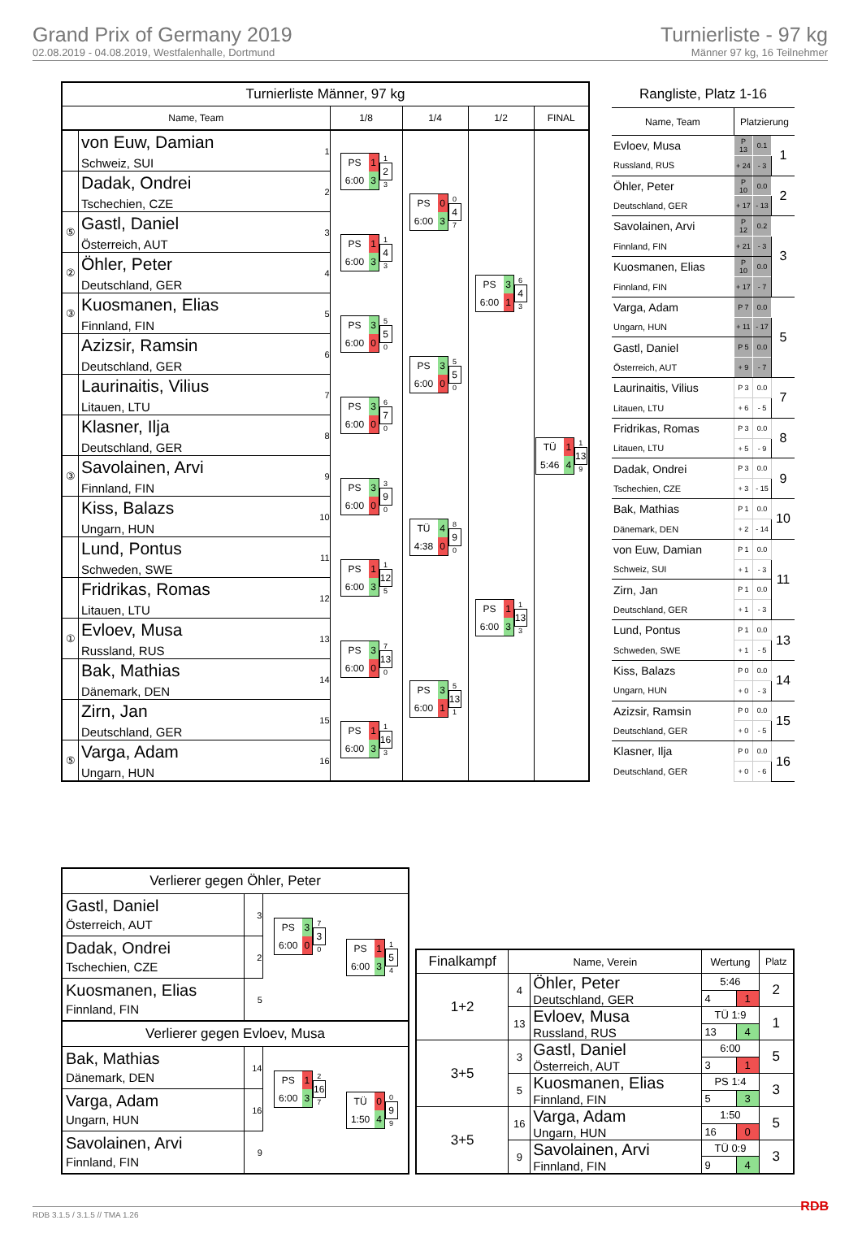Grand Prix of Germany 2019
02.08.2019 - 04.08.2019, Westfalenhalle, Dortmund
Turnierliste - 97 kg
Männer 97 kg, 16 Teilnehmer
| Turnierliste Männer, 97 kg | | | | | | |
| --- | --- | --- | --- | --- | --- | --- |
| Name, Team | | | 1/8 | 1/4 | 1/2 | FINAL |
| | von Euw, Damian Schweiz, SUI | 1 | PS 1 6:00 3 1 2 3 | PS 0 6:00 3 0 4 7 | PS 3 6:00 1 6 4 3 | TÜ 1 5:46 4 1 13 9 |
| | Dadak, Ondrei Tschechien, CZE | 2 | | | | |
| ⑤ | Gastl, Daniel Österreich, AUT | 3 | PS 1 6:00 3 1 4 3 | | | |
| ② | Öhler, Peter Deutschland, GER | 4 | | | | |
| ③ | Kuosmanen, Elias Finnland, FIN | 5 | PS 3 6:00 0 5 5 0 | PS 3 6:00 0 5 5 0 | | |
| | Azizsir, Ramsin Deutschland, GER | 6 | | | | |
| | Laurinaitis, Vilius Litauen, LTU | 7 | PS 3 6:00 0 6 7 0 | | | |
| | Klasner, Ilja Deutschland, GER | 8 | | | | |
| ③ | Savolainen, Arvi Finnland, FIN | 9 | PS 3 6:00 0 3 9 0 | TÜ 4 4:38 0 8 9 0 | PS 1 6:00 3 1 13 3 | |
| | Kiss, Balazs Ungarn, HUN | 10 | | | | |
| | Lund, Pontus Schweden, SWE | 11 | PS 1 6:00 3 1 12 5 | | | |
| | Fridrikas, Romas Litauen, LTU | 12 | | | | |
| ① | Evloev, Musa Russland, RUS | 13 | PS 3 6:00 0 7 13 0 | PS 3 6:00 1 5 13 1 | | |
| | Bak, Mathias Dänemark, DEN | 14 | | | | |
| | Zirn, Jan Deutschland, GER | 15 | PS 1 6:00 3 1 16 3 | | | |
| ⑤ | Varga, Adam Ungarn, HUN | 16 | | | | |
| Rangliste, Platz 1-16 | | | |
| --- | --- | --- | --- |
| Name, Team | Platzierung | | |
| Evloev, Musa | P 13 | 0.1 | 1 |
| Russland, RUS | + 24 | - 3 | |
| Öhler, Peter | P 10 | 0.0 | 2 |
| Deutschland, GER | + 17 | - 13 | |
| Savolainen, Arvi | P 12 | 0.2 | 3 |
| Finnland, FIN | + 21 | - 3 | |
| Kuosmanen, Elias | P 10 | 0.0 | |
| Finnland, FIN | + 17 | - 7 | |
| Varga, Adam | P 7 | 0.0 | 5 |
| Ungarn, HUN | + 11 | - 17 | |
| Gastl, Daniel | P 5 | 0.0 | |
| Österreich, AUT | + 9 | - 7 | |
| Laurinaitis, Vilius | P 3 | 0.0 | 7 |
| Litauen, LTU | + 6 | - 5 | |
| Fridrikas, Romas | P 3 | 0.0 | 8 |
| Litauen, LTU | + 5 | - 9 | |
| Dadak, Ondrei | P 3 | 0.0 | 9 |
| Tschechien, CZE | + 3 | - 15 | |
| Bak, Mathias | P 1 | 0.0 | 10 |
| Dänemark, DEN | + 2 | - 14 | |
| von Euw, Damian | P 1 | 0.0 | 11 |
| Schweiz, SUI | + 1 | - 3 | |
| Zirn, Jan | P 1 | 0.0 | |
| Deutschland, GER | + 1 | - 3 | |
| Lund, Pontus | P 1 | 0.0 | 13 |
| Schweden, SWE | + 1 | - 5 | |
| Kiss, Balazs | P 0 | 0.0 | 14 |
| Ungarn, HUN | + 0 | - 3 | |
| Azizsir, Ramsin | P 0 | 0.0 | 15 |
| Deutschland, GER | + 0 | - 5 | |
| Klasner, Ilja | P 0 | 0.0 | 16 |
| Deutschland, GER | + 0 | - 6 | |
| Verlierer gegen Öhler, Peter | | | |
| --- | --- | --- | --- |
| Gastl, Daniel Österreich, AUT | 3 | PS 3 6:00 0 7 3 0 | PS 1 6:00 3 1 5 4 |
| Dadak, Ondrei Tschechien, CZE | 2 | | |
| Kuosmanen, Elias Finnland, FIN | 5 | | |
| Verlierer gegen Evloev, Musa | | | |
| Bak, Mathias Dänemark, DEN | 14 | PS 1 6:00 3 2 16 7 | TÜ 0 1:50 4 0 9 9 |
| Varga, Adam Ungarn, HUN | 16 | | |
| Savolainen, Arvi Finnland, FIN | 9 | | |
| Finalkampf | Name, Verein | | Wertung | | Platz |
| --- | --- | --- | --- | --- | --- |
| 1+2 | 4 | Öhler, Peter Deutschland, GER | 5:46 | | 2 |
| | | | 4 | 1 | |
| | 13 | Evloev, Musa Russland, RUS | TÜ 1:9 | | 1 |
| | | | 13 | 4 | |
| 3+5 | 3 | Gastl, Daniel Österreich, AUT | 6:00 | | 5 |
| | | | 3 | 1 | |
| | 5 | Kuosmanen, Elias Finnland, FIN | PS 1:4 | | 3 |
| | | | 5 | 3 | |
| 3+5 | 16 | Varga, Adam Ungarn, HUN | 1:50 | | 5 |
| | | | 16 | 0 | |
| | 9 | Savolainen, Arvi Finnland, FIN | TÜ 0:9 | | 3 |
| | | | 9 | 4 | |
RDB 3.1.5 / 3.1.5 // TMA 1.26 RDB